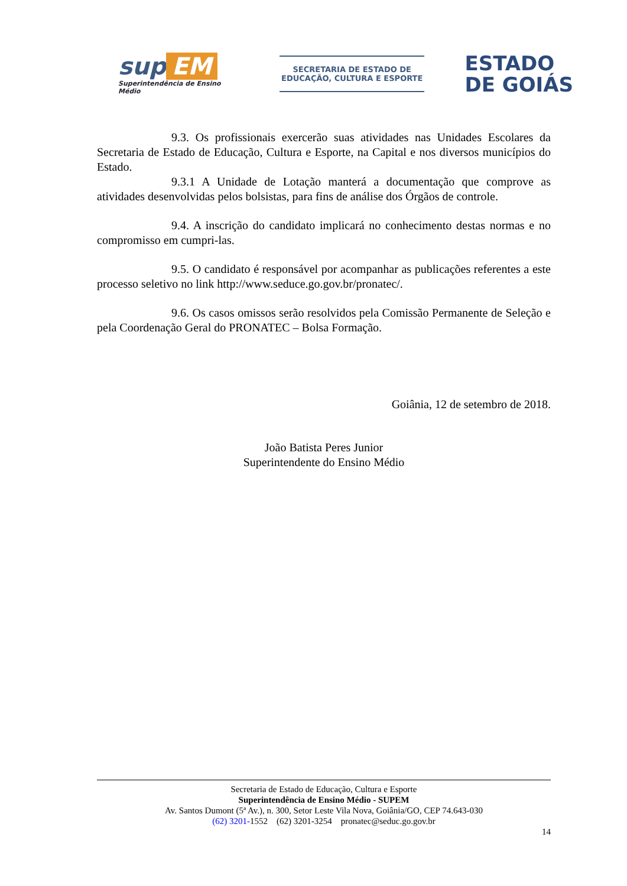sup EM
Superintendência de Ensino Médio
SECRETARIA DE ESTADO DE
EDUCAÇÃO, CULTURA E ESPORTE
ESTADO
DE GOIÁS
9.3. Os profissionais exercerão suas atividades nas Unidades Escolares da Secretaria de Estado de Educação, Cultura e Esporte, na Capital e nos diversos municípios do Estado.
9.3.1 A Unidade de Lotação manterá a documentação que comprove as atividades desenvolvidas pelos bolsistas, para fins de análise dos Órgãos de controle.
9.4. A inscrição do candidato implicará no conhecimento destas normas e no compromisso em cumpri-las.
9.5. O candidato é responsável por acompanhar as publicações referentes a este processo seletivo no link http://www.seduce.go.gov.br/pronatec/.
9.6. Os casos omissos serão resolvidos pela Comissão Permanente de Seleção e pela Coordenação Geral do PRONATEC – Bolsa Formação.
Goiânia, 12 de setembro de 2018.
João Batista Peres Junior
Superintendente do Ensino Médio
Secretaria de Estado de Educação, Cultura e Esporte
Superintendência de Ensino Médio - SUPEM
Av. Santos Dumont (5ª Av.), n. 300, Setor Leste Vila Nova, Goiânia/GO, CEP 74.643-030
(62) 3201-1552 (62) 3201-3254 pronatec@seduc.go.gov.br
14